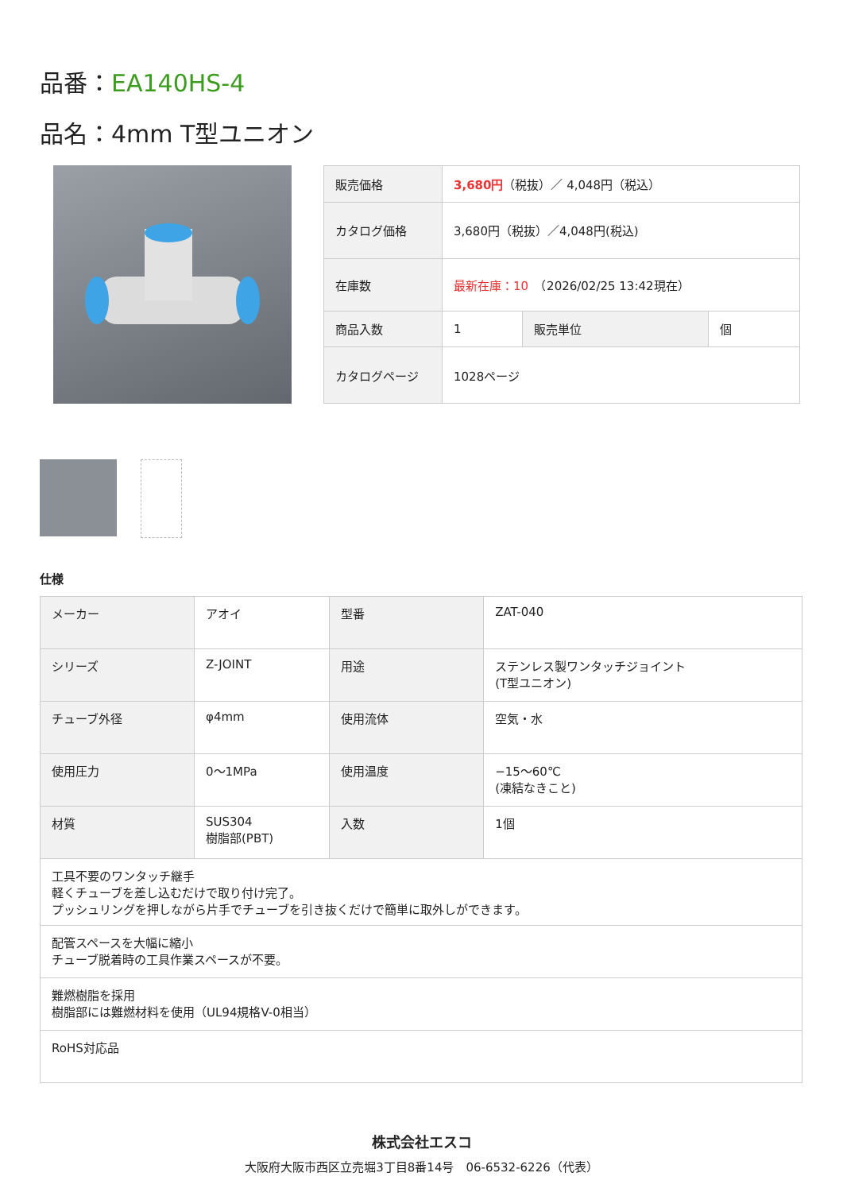品番：EA140HS-4
品名：4mm T型ユニオン
| 販売価格 | 3,680円 （税抜）／ 4,048円（税込） | | |
| カタログ価格 | 3,680円（税抜）／4,048円(税込) | | |
| 在庫数 | 最新在庫：10 （2026/02/25 13:42現在） | | |
| 商品入数 | 1 | 販売単位 | 個 |
| カタログページ | 1028ページ | | |
仕様
| メーカー | アオイ | 型番 | ZAT-040 |
| シリーズ | Z-JOINT | 用途 | ステンレス製ワンタッチジョイント (T型ユニオン) |
| チューブ外径 | φ4mm | 使用流体 | 空気・水 |
| 使用圧力 | 0～1MPa | 使用温度 | −15～60℃ (凍結なきこと) |
| 材質 | SUS304 樹脂部(PBT) | 入数 | 1個 |
| 工具不要のワンタッチ継手 軽くチューブを差し込むだけで取り付け完了。 プッシュリングを押しながら片手でチューブを引き抜くだけで簡単に取外しができます。 | | | |
| 配管スペースを大幅に縮小 チューブ脱着時の工具作業スペースが不要。 | | | |
| 難燃樹脂を採用 樹脂部には難燃材料を使用（UL94規格V-0相当） | | | |
| RoHS対応品 | | | |
株式会社エスコ
大阪府大阪市西区立売堀3丁目8番14号　06-6532-6226（代表）